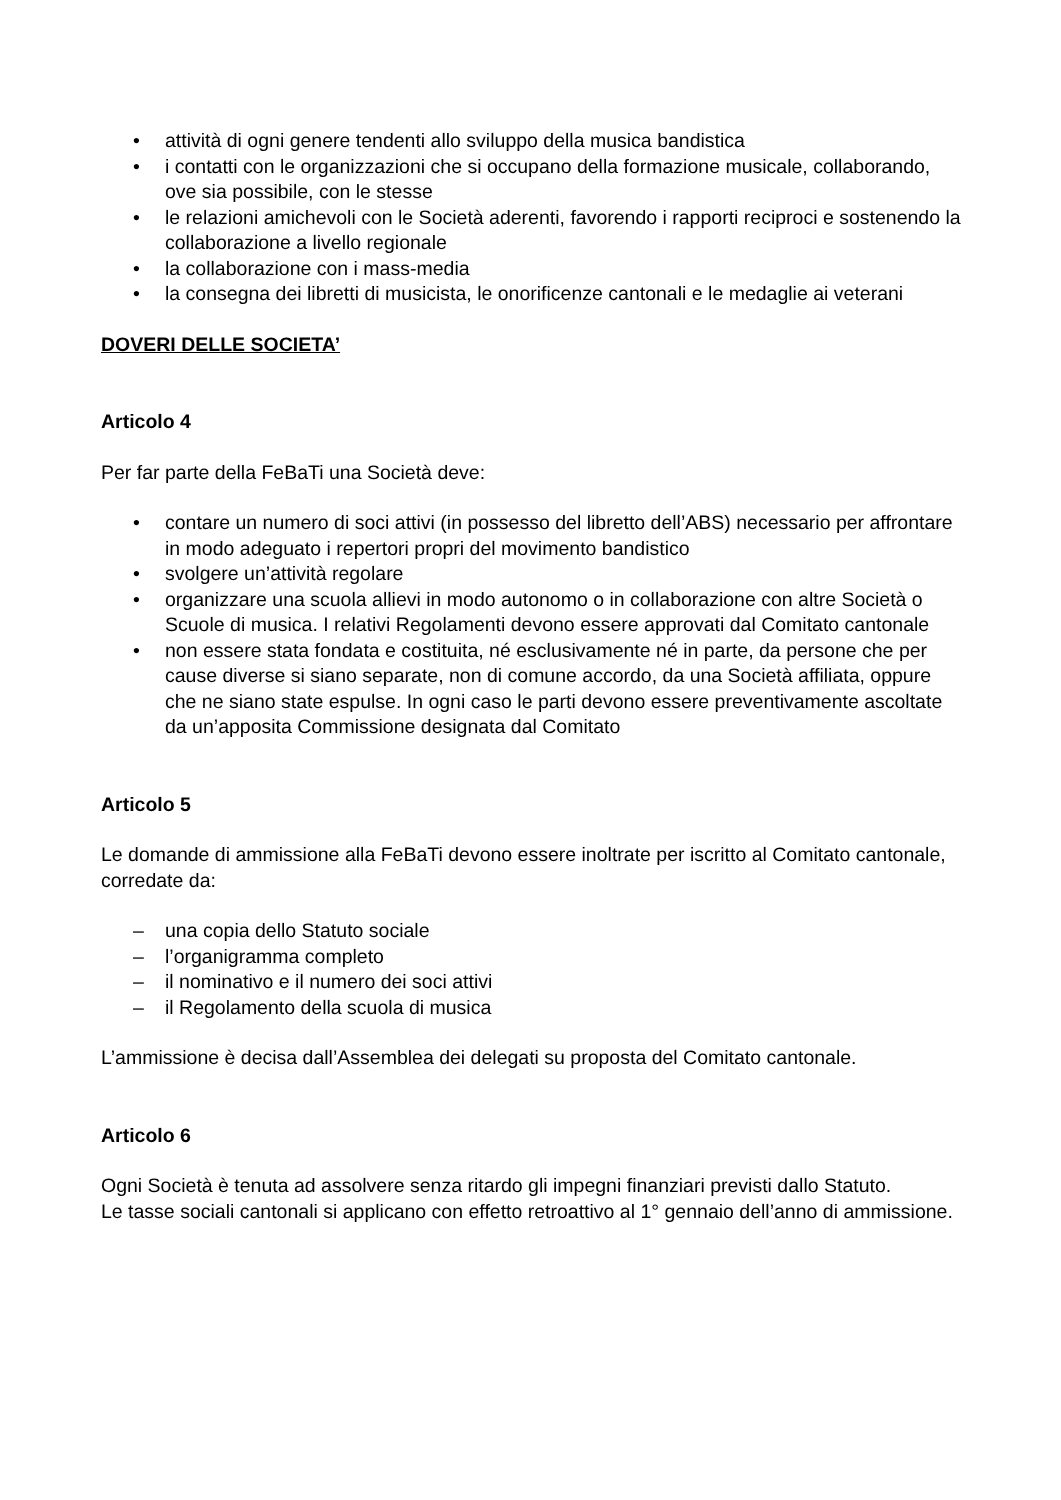• attività di ogni genere tendenti allo sviluppo della musica bandistica
• i contatti con le organizzazioni che si occupano della formazione musicale, collaborando, ove sia possibile, con le stesse
• le relazioni amichevoli con le Società aderenti, favorendo i rapporti reciproci e sostenendo la collaborazione a livello regionale
• la collaborazione con i mass-media
• la consegna dei libretti di musicista, le onorificenze cantonali e le medaglie ai veterani
DOVERI DELLE SOCIETA’
Articolo 4
Per far parte della FeBaTi una Società deve:
• contare un numero di soci attivi (in possesso del libretto dell’ABS) necessario per affrontare in modo adeguato i repertori propri del movimento bandistico
• svolgere un’attività regolare
• organizzare una scuola allievi in modo autonomo o in collaborazione con altre Società o Scuole di musica. I relativi Regolamenti devono essere approvati dal Comitato cantonale
• non essere stata fondata e costituita, né esclusivamente né in parte, da persone che per cause diverse si siano separate, non di comune accordo, da una Società affiliata, oppure che ne siano state espulse. In ogni caso le parti devono essere preventivamente ascoltate da un’apposita Commissione designata dal Comitato
Articolo 5
Le domande di ammissione alla FeBaTi devono essere inoltrate per iscritto al Comitato cantonale, corredate da:
– una copia dello Statuto sociale
– l’organigramma completo
– il nominativo e il numero dei soci attivi
– il Regolamento della scuola di musica
L’ammissione è decisa dall’Assemblea dei delegati su proposta del Comitato cantonale.
Articolo 6
Ogni Società è tenuta ad assolvere senza ritardo gli impegni finanziari previsti dallo Statuto.
Le tasse sociali cantonali si applicano con effetto retroattivo al 1° gennaio dell’anno di ammissione.